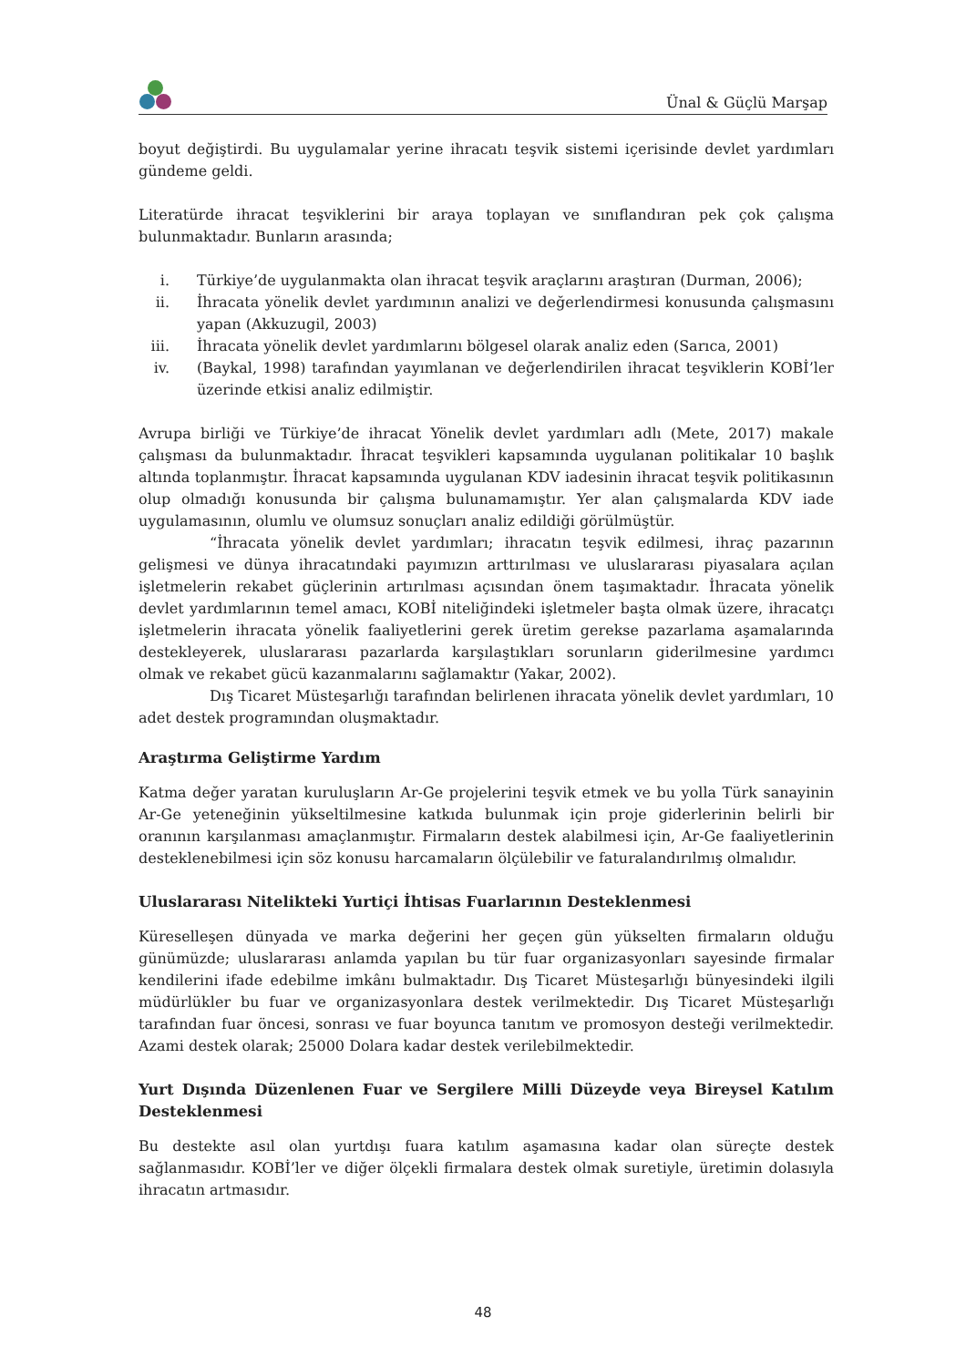Ünal & Güçlü Marşap
boyut değiştirdi. Bu uygulamalar yerine ihracatı teşvik sistemi içerisinde devlet yardımları gündeme geldi.
Literatürde ihracat teşviklerini bir araya toplayan ve sınıflandıran pek çok çalışma bulunmaktadır. Bunların arasında;
i. Türkiye’de uygulanmakta olan ihracat teşvik araçlarını araştıran (Durman, 2006);
ii. İhracata yönelik devlet yardımının analizi ve değerlendirmesi konusunda çalışmasını yapan (Akkuzugil, 2003)
iii. İhracata yönelik devlet yardımlarını bölgesel olarak analiz eden (Sarıca, 2001)
iv. (Baykal, 1998) tarafından yayımlanan ve değerlendirilen ihracat teşviklerin KOBİ’ler üzerinde etkisi analiz edilmiştir.
Avrupa birliği ve Türkiye’de ihracat Yönelik devlet yardımları adlı (Mete, 2017) makale çalışması da bulunmaktadır. İhracat teşvikleri kapsamında uygulanan politikalar 10 başlık altında toplanmıştır. İhracat kapsamında uygulanan KDV iadesinin ihracat teşvik politikasının olup olmadığı konusunda bir çalışma bulunamamıştır. Yer alan çalışmalarda KDV iade uygulamasının, olumlu ve olumsuz sonuçları analiz edildiği görülmüştür.
“İhracata yönelik devlet yardımları; ihracatın teşvik edilmesi, ihraç pazarının gelişmesi ve dünya ihracatındaki payımızın arttırılması ve uluslararası piyasalara açılan işletmelerin rekabet güçlerinin artırılması açısından önem taşımaktadır. İhracata yönelik devlet yardımlarının temel amacı, KOBİ niteliğindeki işletmeler başta olmak üzere, ihracatçı işletmelerin ihracata yönelik faaliyetlerini gerek üretim gerekse pazarlama aşamalarında destekleyerek, uluslararası pazarlarda karşılaştıkları sorunların giderilmesine yardımcı olmak ve rekabet gücü kazanmalarını sağlamaktır (Yakar, 2002).
Dış Ticaret Müsteşarlığı tarafından belirlenen ihracata yönelik devlet yardımları, 10 adet destek programından oluşmaktadır.
Araştırma Geliştirme Yardım
Katma değer yaratan kuruluşların Ar-Ge projelerini teşvik etmek ve bu yolla Türk sanayinin Ar-Ge yeteneğinin yükseltilmesine katkıda bulunmak için proje giderlerinin belirli bir oranının karşılanması amaçlanmıştır. Firmaların destek alabilmesi için, Ar-Ge faaliyetlerinin desteklenebilmesi için söz konusu harcamaların ölçülebilir ve faturalandırılmış olmalıdır.
Uluslararası Nitelikteki Yurtiçi İhtisas Fuarlarının Desteklenmesi
Küreselleşen dünyada ve marka değerini her geçen gün yükselten firmaların olduğu günümüzde; uluslararası anlamda yapılan bu tür fuar organizasyonları sayesinde firmalar kendilerini ifade edebilme imkânı bulmaktadır. Dış Ticaret Müsteşarlığı bünyesindeki ilgili müdürlükler bu fuar ve organizasyonlara destek verilmektedir. Dış Ticaret Müsteşarlığı tarafından fuar öncesi, sonrası ve fuar boyunca tanıtım ve promosyon desteği verilmektedir. Azami destek olarak; 25000 Dolara kadar destek verilebilmektedir.
Yurt Dışında Düzenlenen Fuar ve Sergilere Milli Düzeyde veya Bireysel Katılım Desteklenmesi
Bu destekte asıl olan yurtdışı fuara katılım aşamasına kadar olan süreçte destek sağlanmasıdır. KOBİ’ler ve diğer ölçekli firmalara destek olmak suretiyle, üretimin dolasıyla ihracatın artmasıdır.
48